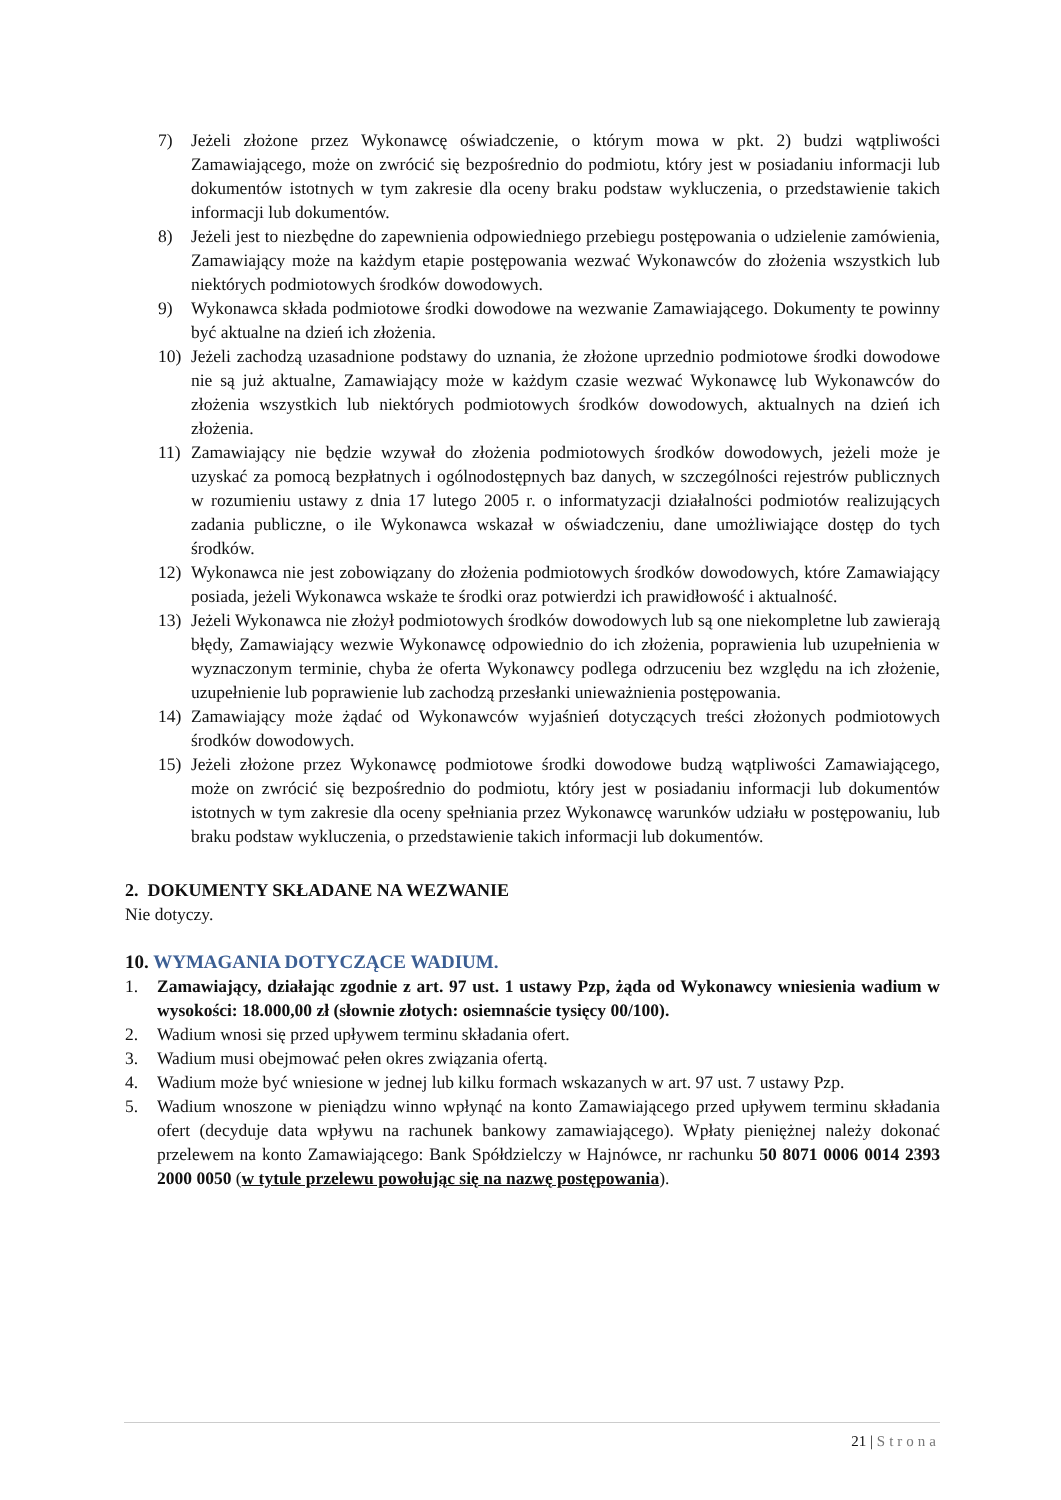7) Jeżeli złożone przez Wykonawcę oświadczenie, o którym mowa w pkt. 2) budzi wątpliwości Zamawiającego, może on zwrócić się bezpośrednio do podmiotu, który jest w posiadaniu informacji lub dokumentów istotnych w tym zakresie dla oceny braku podstaw wykluczenia, o przedstawienie takich informacji lub dokumentów.
8) Jeżeli jest to niezbędne do zapewnienia odpowiedniego przebiegu postępowania o udzielenie zamówienia, Zamawiający może na każdym etapie postępowania wezwać Wykonawców do złożenia wszystkich lub niektórych podmiotowych środków dowodowych.
9) Wykonawca składa podmiotowe środki dowodowe na wezwanie Zamawiającego. Dokumenty te powinny być aktualne na dzień ich złożenia.
10) Jeżeli zachodzą uzasadnione podstawy do uznania, że złożone uprzednio podmiotowe środki dowodowe nie są już aktualne, Zamawiający może w każdym czasie wezwać Wykonawcę lub Wykonawców do złożenia wszystkich lub niektórych podmiotowych środków dowodowych, aktualnych na dzień ich złożenia.
11) Zamawiający nie będzie wzywał do złożenia podmiotowych środków dowodowych, jeżeli może je uzyskać za pomocą bezpłatnych i ogólnodostępnych baz danych, w szczególności rejestrów publicznych w rozumieniu ustawy z dnia 17 lutego 2005 r. o informatyzacji działalności podmiotów realizujących zadania publiczne, o ile Wykonawca wskazał w oświadczeniu, dane umożliwiające dostęp do tych środków.
12) Wykonawca nie jest zobowiązany do złożenia podmiotowych środków dowodowych, które Zamawiający posiada, jeżeli Wykonawca wskaże te środki oraz potwierdzi ich prawidłowość i aktualność.
13) Jeżeli Wykonawca nie złożył podmiotowych środków dowodowych lub są one niekompletne lub zawierają błędy, Zamawiający wezwie Wykonawcę odpowiednio do ich złożenia, poprawienia lub uzupełnienia w wyznaczonym terminie, chyba że oferta Wykonawcy podlega odrzuceniu bez względu na ich złożenie, uzupełnienie lub poprawienie lub zachodzą przesłanki unieważnienia postępowania.
14) Zamawiający może żądać od Wykonawców wyjaśnień dotyczących treści złożonych podmiotowych środków dowodowych.
15) Jeżeli złożone przez Wykonawcę podmiotowe środki dowodowe budzą wątpliwości Zamawiającego, może on zwrócić się bezpośrednio do podmiotu, który jest w posiadaniu informacji lub dokumentów istotnych w tym zakresie dla oceny spełniania przez Wykonawcę warunków udziału w postępowaniu, lub braku podstaw wykluczenia, o przedstawienie takich informacji lub dokumentów.
2. DOKUMENTY SKŁADANE NA WEZWANIE
Nie dotyczy.
10. WYMAGANIA DOTYCZĄCE WADIUM.
1. Zamawiający, działając zgodnie z art. 97 ust. 1 ustawy Pzp, żąda od Wykonawcy wniesienia wadium w wysokości: 18.000,00 zł (słownie złotych: osiemnaście tysięcy 00/100).
2. Wadium wnosi się przed upływem terminu składania ofert.
3. Wadium musi obejmować pełen okres związania ofertą.
4. Wadium może być wniesione w jednej lub kilku formach wskazanych w art. 97 ust. 7 ustawy Pzp.
5. Wadium wnoszone w pieniądzu winno wpłynąć na konto Zamawiającego przed upływem terminu składania ofert (decyduje data wpływu na rachunek bankowy zamawiającego). Wpłaty pieniężnej należy dokonać przelewem na konto Zamawiającego: Bank Spółdzielczy w Hajnówce, nr rachunku 50 8071 0006 0014 2393 2000 0050 (w tytule przelewu powołując się na nazwę postępowania).
21 | Strona